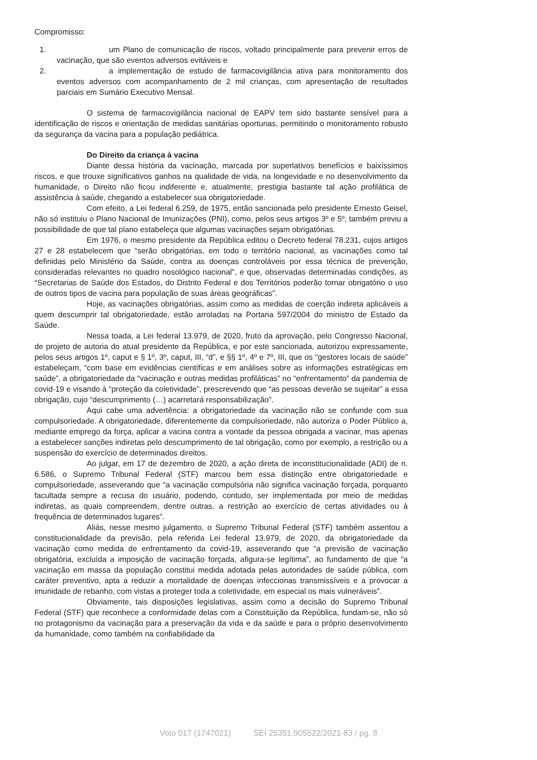Compromisso:
1. um Plano de comunicação de riscos, voltado principalmente para prevenir erros de vacinação, que são eventos adversos evitáveis e
2. a implementação de estudo de farmacovigilância ativa para monitoramento dos eventos adversos com acompanhamento de 2 mil crianças, com apresentação de resultados parciais em Sumário Executivo Mensal.
O sistema de farmacovigilância nacional de EAPV tem sido bastante sensível para a identificação de riscos e orientação de medidas sanitárias oportunas, permitindo o monitoramento robusto da segurança da vacina para a população pediátrica.
Do Direito da criança à vacina
Diante dessa história da vacinação, marcada por superlativos benefícios e baixíssimos riscos, e que trouxe significativos ganhos na qualidade de vida, na longevidade e no desenvolvimento da humanidade, o Direito não ficou indiferente e, atualmente, prestigia bastante tal ação profilática de assistência à saúde, chegando a estabelecer sua obrigatoriedade.
Com efeito, a Lei federal 6.259, de 1975, então sancionada pelo presidente Ernesto Geisel, não só instituiu o Plano Nacional de Imunizações (PNI), como, pelos seus artigos 3º e 5º, também previu a possibilidade de que tal plano estabeleça que algumas vacinações sejam obrigatórias.
Em 1976, o mesmo presidente da República editou o Decreto federal 78.231, cujos artigos 27 e 28 estabelecem que “serão obrigatórias, em todo o território nacional, as vacinações como tal definidas pelo Ministério da Saúde, contra as doenças controláveis por essa técnica de prevenção, consideradas relevantes no quadro nosológico nacional”, e que, observadas determinadas condições, as “Secretarias de Saúde dos Estados, do Distrito Federal e dos Territórios poderão tornar obrigatório o uso de outros tipos de vacina para população de suas áreas geográficas”.
Hoje, as vacinações obrigatórias, assim como as medidas de coerção indireta aplicáveis a quem descumprir tal obrigatoriedade, estão arroladas na Portaria 597/2004 do ministro de Estado da Saúde.
Nessa toada, a Lei federal 13.979, de 2020, fruto da aprovação, pelo Congresso Nacional, de projeto de autoria do atual presidente da República, e por este sancionada, autorizou expressamente, pelos seus artigos 1º, caput e § 1º, 3º, caput, III, “d”, e §§ 1º, 4º e 7º, III, que os “gestores locais de saúde” estabeleçam, “com base em evidências científicas e em análises sobre as informações estratégicas em saúde”, a obrigatoriedade da “vacinação e outras medidas profiláticas” no “enfrentamento” da pandemia de covid-19 e visando à “proteção da coletividade”, prescrevendo que “as pessoas deverão se sujeitar” a essa obrigação, cujo “descumprimento (…) acarretará responsabilização”.
Aqui cabe uma advertência: a obrigatoriedade da vacinação não se confunde com sua compulsoriedade. A obrigatoriedade, diferentemente da compulsoriedade, não autoriza o Poder Público a, mediante emprego da força, aplicar a vacina contra a vontade da pessoa obrigada a vacinar, mas apenas a estabelecer sanções indiretas pelo descumprimento de tal obrigação, como por exemplo, a restrição ou a suspensão do exercício de determinados direitos.
Ao julgar, em 17 de dezembro de 2020, a ação direta de inconstitucionalidade (ADI) de n. 6.586, o Supremo Tribunal Federal (STF) marcou bem essa distinção entre obrigatoriedade e compulsoriedade, asseverando que “a vacinação compulsória não significa vacinação forçada, porquanto facultada sempre a recusa do usuário, podendo, contudo, ser implementada por meio de medidas indiretas, as quais compreendem, dentre outras, a restrição ao exercício de certas atividades ou à frequência de determinados lugares”.
Aliás, nesse mesmo julgamento, o Supremo Tribunal Federal (STF) também assentou a constitucionalidade da previsão, pela referida Lei federal 13.979, de 2020, da obrigatoriedade da vacinação como medida de enfrentamento da covid-19, asseverando que “a previsão de vacinação obrigatória, excluída a imposição de vacinação forçada, afigura-se legítima”, ao fundamento de que “a vacinação em massa da população constitui medida adotada pelas autoridades de saúde pública, com caráter preventivo, apta a reduzir a mortalidade de doenças infeccionas transmissíveis e a provocar a imunidade de rebanho, com vistas a proteger toda a coletividade, em especial os mais vulneráveis”.
Obviamente, tais disposições legislativas, assim como a decisão do Supremo Tribunal Federal (STF) que reconhece a conformidade delas com a Constituição da República, fundam-se, não só no protagonismo da vacinação para a preservação da vida e da saúde e para o próprio desenvolvimento da humanidade, como também na confiabilidade da
Voto 017 (1747021) SEI 25351.905522/2021-83 / pg. 8